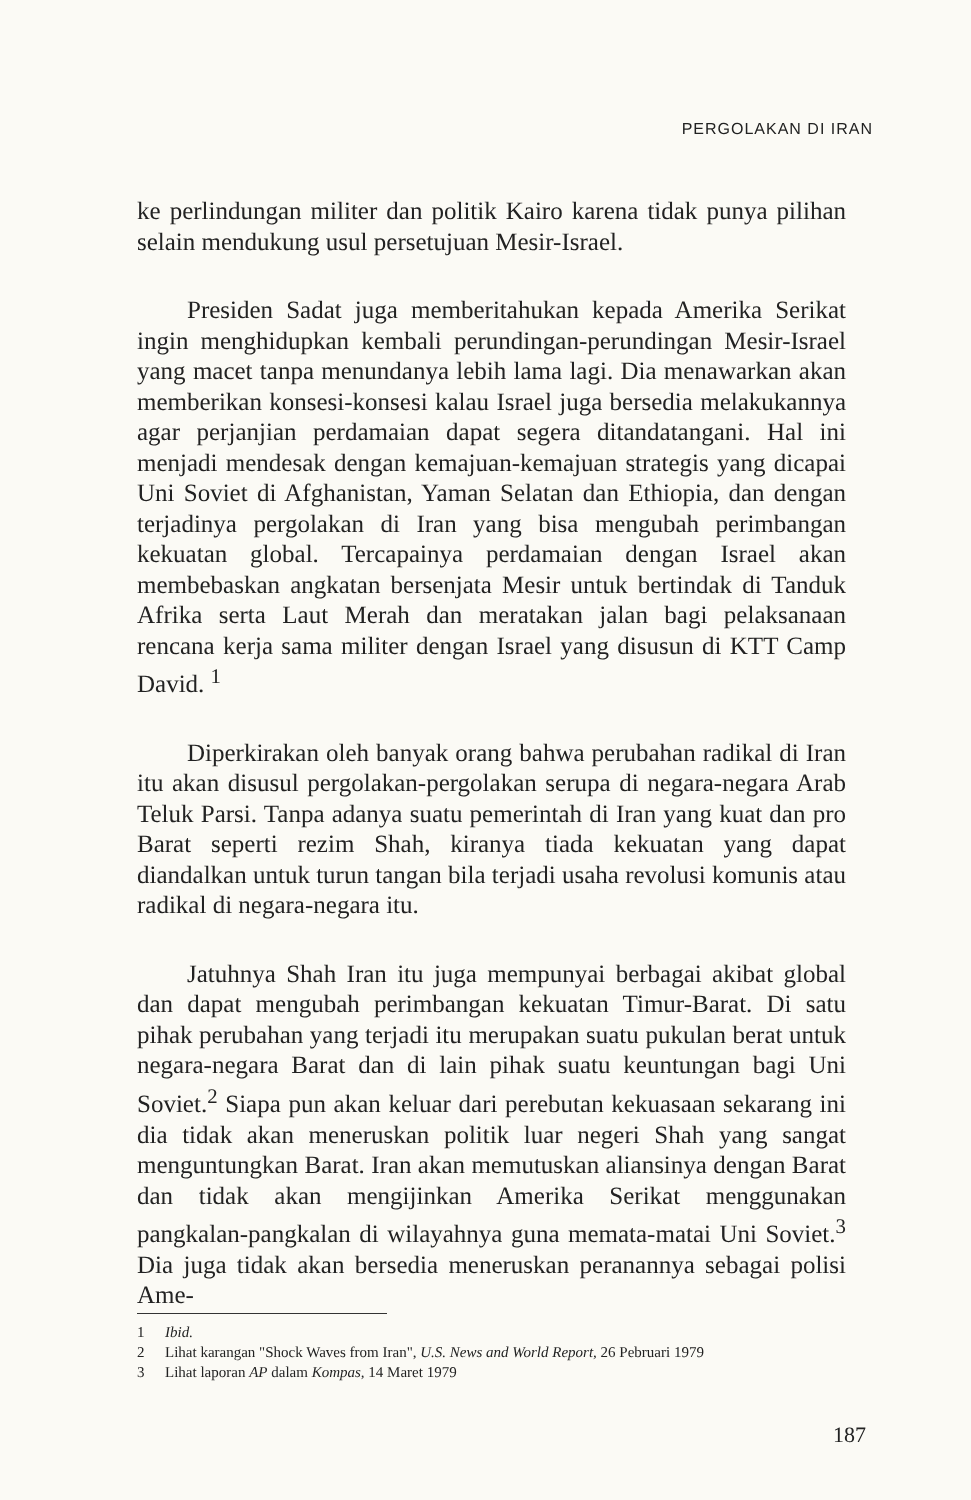PERGOLAKAN DI IRAN
ke perlindungan militer dan politik Kairo karena tidak punya pilihan selain mendukung usul persetujuan Mesir-Israel.
Presiden Sadat juga memberitahukan kepada Amerika Serikat ingin menghidupkan kembali perundingan-perundingan Mesir-Israel yang macet tanpa menundanya lebih lama lagi. Dia menawarkan akan memberikan konsesi-konsesi kalau Israel juga bersedia melakukannya agar perjanjian perdamaian dapat segera ditandatangani. Hal ini menjadi mendesak dengan kemajuan-kemajuan strategis yang dicapai Uni Soviet di Afghanistan, Yaman Selatan dan Ethiopia, dan dengan terjadinya pergolakan di Iran yang bisa mengubah perimbangan kekuatan global. Tercapainya perdamaian dengan Israel akan membebaskan angkatan bersenjata Mesir untuk bertindak di Tanduk Afrika serta Laut Merah dan meratakan jalan bagi pelaksanaan rencana kerja sama militer dengan Israel yang disusun di KTT Camp David. <sup>1</sup>
Diperkirakan oleh banyak orang bahwa perubahan radikal di Iran itu akan disusul pergolakan-pergolakan serupa di negara-negara Arab Teluk Parsi. Tanpa adanya suatu pemerintah di Iran yang kuat dan pro Barat seperti rezim Shah, kiranya tiada kekuatan yang dapat diandalkan untuk turun tangan bila terjadi usaha revolusi komunis atau radikal di negara-negara itu.
Jatuhnya Shah Iran itu juga mempunyai berbagai akibat global dan dapat mengubah perimbangan kekuatan Timur-Barat. Di satu pihak perubahan yang terjadi itu merupakan suatu pukulan berat untuk negara-negara Barat dan di lain pihak suatu keuntungan bagi Uni Soviet.<sup>2</sup> Siapa pun akan keluar dari perebutan kekuasaan sekarang ini dia tidak akan meneruskan politik luar negeri Shah yang sangat menguntungkan Barat. Iran akan memutuskan aliansinya dengan Barat dan tidak akan mengijinkan Amerika Serikat menggunakan pangkalan-pangkalan di wilayahnya guna memata-matai Uni Soviet.<sup>3</sup> Dia juga tidak akan bersedia meneruskan peranannya sebagai polisi Ame-
1 Ibid.
2 Lihat karangan "Shock Waves from Iran", U.S. News and World Report, 26 Pebruari 1979
3 Lihat laporan AP dalam Kompas, 14 Maret 1979
187